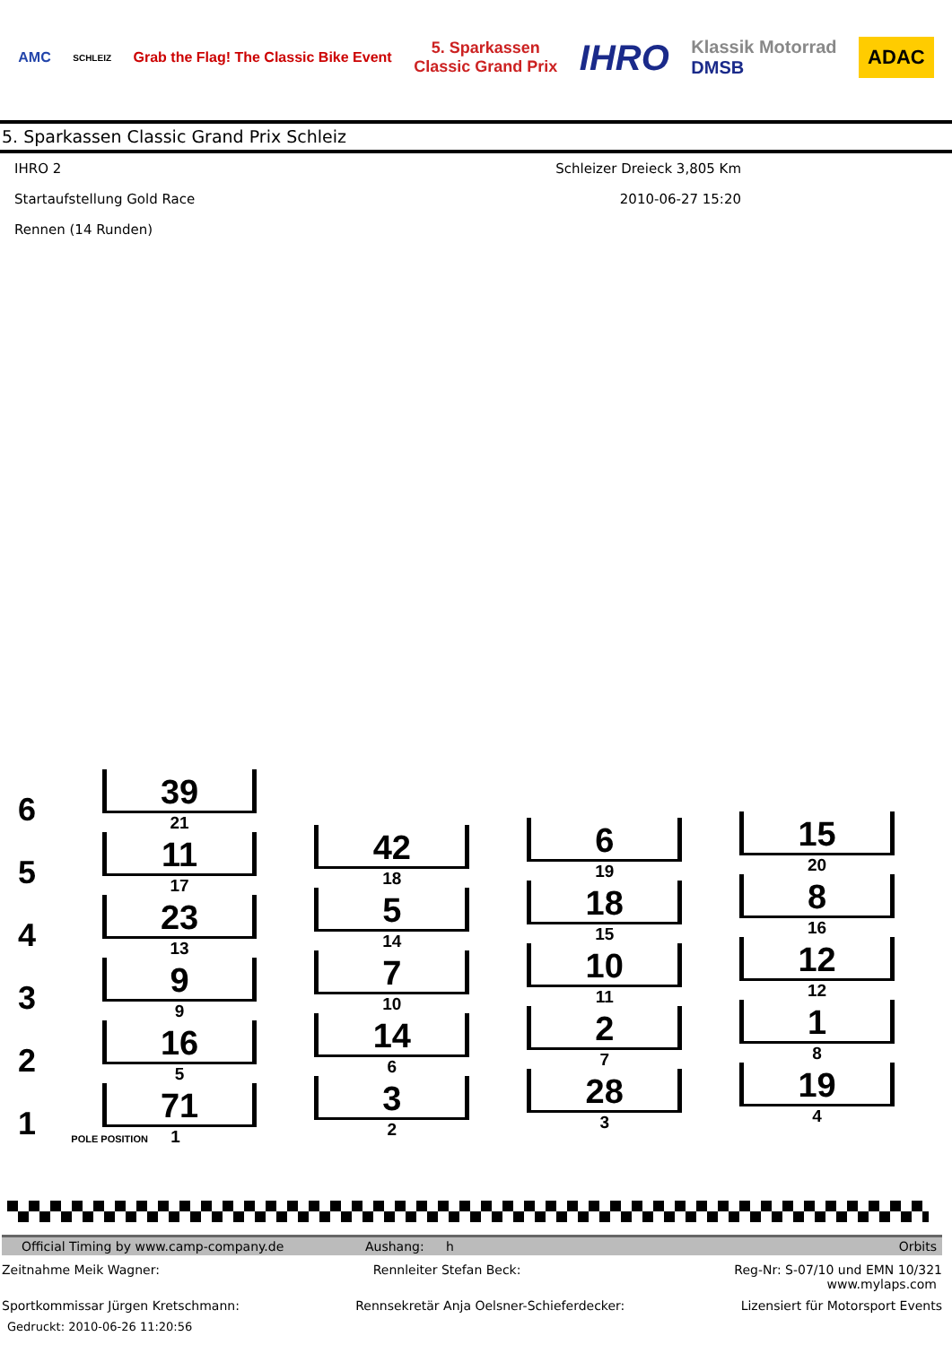AMC
SCHLEIZ
Grab the Flag! The Classic Bike Event
5. Sparkassen
Classic Grand Prix
IHRO
Klassik Motorrad
DMSB
ADAC
5. Sparkassen Classic Grand Prix Schleiz
IHRO 2 Schleizer Dreieck 3,805 Km
Startaufstellung Gold Race 2010-06-27 15:20
Rennen (14 Runden)
6
5
4
3
2
1
39
21
11
17
23
13
9
9
16
5
71
POLE POSITION 1
42
18
5
14
7
10
14
6
3
2
6
19
18
15
10
11
2
7
28
3
15
20
8
16
12
12
1
8
19
4
Official Timing by www.camp-company.de Aushang: h Orbits
Zeitnahme Meik Wagner: Rennleiter Stefan Beck: Reg-Nr: S-07/10 und EMN 10/321
www.mylaps.com
Sportkommissar Jürgen Kretschmann: Rennsekretär Anja Oelsner-Schieferdecker: Lizensiert für Motorsport Events
Gedruckt: 2010-06-26 11:20:56